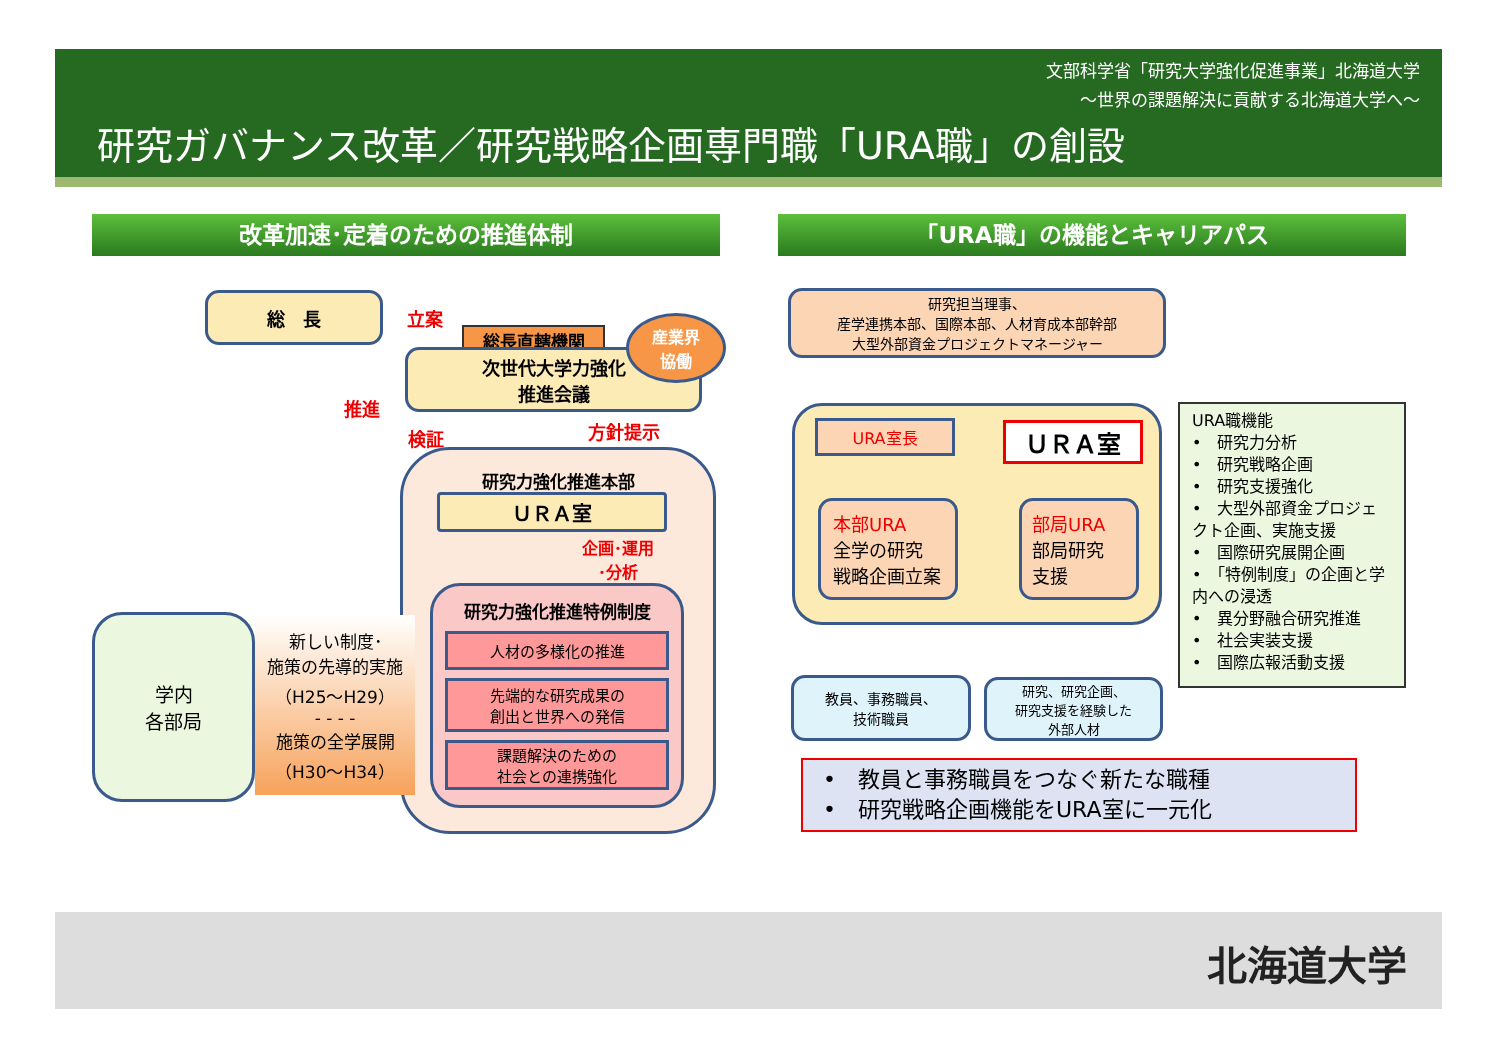文部科学省「研究大学強化促進事業」北海道大学
～世界の課題解決に貢献する北海道大学へ～
研究ガバナンス改革／研究戦略企画専門職「URA職」の創設
改革加速･定着のための推進体制 「URA職」の機能とキャリアパス
総　長
立案
総長直轄機関
次世代大学力強化
推進会議
産業界
協働
推進
検証 方針提示
研究力強化推進本部
ＵＲＡ室
企画･運用
･分析
研究力強化推進特例制度
人材の多様化の推進
先端的な研究成果の
創出と世界への発信
課題解決のための
社会との連携強化
学内
各部局
新しい制度･
施策の先導的実施
（H25～H29）
- - - -
施策の全学展開
（H30～H34）
研究担当理事、
産学連携本部、国際本部、人材育成本部幹部
大型外部資金プロジェクトマネージャー
URA室長 ＵＲＡ室
本部URA
全学の研究
戦略企画立案
部局URA
部局研究
支援
URA職機能
•　研究力分析
•　研究戦略企画
•　研究支援強化
•　大型外部資金プロジェクト企画、実施支援
•　国際研究展開企画
•　「特例制度」の企画と学内への浸透
•　異分野融合研究推進
•　社会実装支援
•　国際広報活動支援
教員、事務職員、
技術職員
研究、研究企画、
研究支援を経験した
外部人材
•　教員と事務職員をつなぐ新たな職種
•　研究戦略企画機能をURA室に一元化
北海道大学